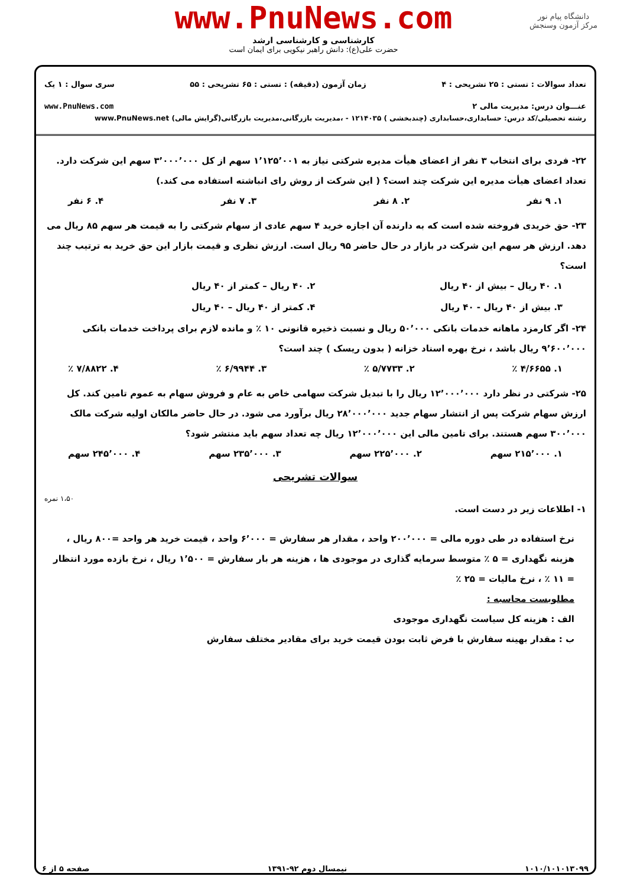دانشگاه پیام نور
مرکز آزمون وسنجش
www.PnuNews.com
کارشناسی و کارشناسی ارشد
حضرت علی(ع): دانش راهبر نیکویی برای ایمان است
تعداد سوالات : تستی : ۲۵ تشریحی : ۴ زمان آزمون (دقیقه) : تستی : ۶۵ تشریحی : ۵۵ سری سوال : ۱ یک
عنـــوان درس: مدیریت مالی ۲ www.PnuNews.com
رشته تحصیلی/کد درس: حسابداری،حسابداری (چندبخشی ) ۱۲۱۴۰۳۵ - ،مدیریت بازرگانی،مدیریت بازرگانی(گرایش مالی) www.PnuNews.net
۲۲- فردی برای انتخاب ۳ نفر از اعضای هیأت مدیره شرکتی نیاز به ۱٬۱۲۵٬۰۰۱ سهم از کل ۳٬۰۰۰٬۰۰۰ سهم این شرکت دارد. تعداد اعضای هیأت مدیره این شرکت چند است؟ ( این شرکت از روش رای انباشته استفاده می کند.)
۱. ۹ نفر ۲. ۸ نفر ۳. ۷ نفر ۴. ۶ نفر
۲۳- حق خریدی فروخته شده است که به دارنده آن اجازه خرید ۴ سهم عادی از سهام شرکتی را به قیمت هر سهم ۸۵ ریال می دهد. ارزش هر سهم این شرکت در بازار در حال حاضر ۹۵ ریال است. ارزش نظری و قیمت بازار این حق خرید به ترتیب چند است؟
۱. ۴۰ ریال – بیش از ۴۰ ریال ۲. ۴۰ ریال – کمتر از ۴۰ ریال ۳. بیش از ۴۰ ریال - ۴۰ ریال ۴. کمتر از ۴۰ ریال – ۴۰ ریال
۲۴- اگر کارمزد ماهانه خدمات بانکی ۵۰٬۰۰۰ ریال و نسبت ذخیره قانونی ۱۰ ٪ و مانده لازم برای پرداخت خدمات بانکی ۹٬۶۰۰٬۰۰۰ ریال باشد ، نرخ بهره اسناد خزانه ( بدون ریسک ) چند است؟
۱. ۴/۶۶۵۵ ٪ ۲. ۵/۷۷۳۳ ٪ ۳. ۶/۹۹۴۴ ٪ ۴. ۷/۸۸۲۲ ٪
۲۵- شرکتی در نظر دارد ۱۲٬۰۰۰٬۰۰۰ ریال را با تبدیل شرکت سهامی خاص به عام و فروش سهام به عموم تامین کند. کل ارزش سهام شرکت پس از انتشار سهام جدید ۲۸٬۰۰۰٬۰۰۰ ریال برآورد می شود. در حال حاضر مالکان اولیه شرکت مالک ۳۰۰٬۰۰۰ سهم هستند. برای تامین مالی این ۱۲٬۰۰۰٬۰۰۰ ریال چه تعداد سهم باید منتشر شود؟
۱. ۲۱۵٬۰۰۰ سهم ۲. ۲۲۵٬۰۰۰ سهم ۳. ۲۳۵٬۰۰۰ سهم ۴. ۲۴۵٬۰۰۰ سهم
سوالات تشریحی
۱- اطلاعات زیر در دست است.
۱،۵۰ نمره
نرخ استفاده در طی دوره مالی = ۲۰۰٬۰۰۰ واحد ، مقدار هر سفارش = ۶٬۰۰۰ واحد ، قیمت خرید هر واحد =۸۰۰ ریال ، هزینه نگهداری = ۵ ٪ متوسط سرمایه گذاری در موجودی ها ، هزینه هر بار سفارش = ۱٬۵۰۰ ریال ، نرخ بازده مورد انتظار = ۱۱ ٪ ، نرخ مالیات = ۲۵ ٪
مطلوبست محاسبه :
الف : هزینه کل سیاست نگهداری موجودی
ب : مقدار بهینه سفارش با فرض ثابت بودن قیمت خرید برای مقادیر مختلف سفارش
۱۰۱۰/۱۰۱۰۱۳۰۹۹ نیمسال دوم ۹۲-۱۳۹۱ صفحه ۵ از ۶